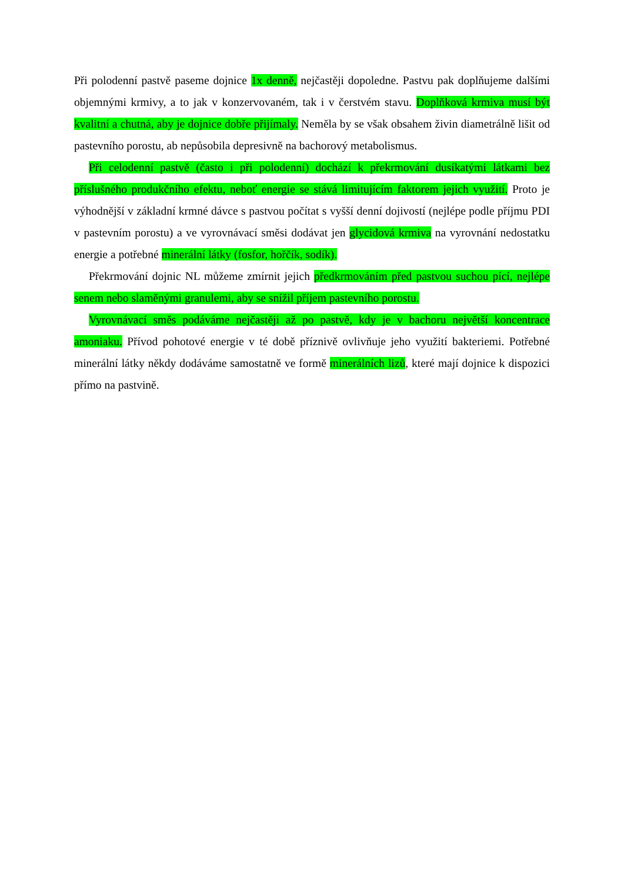Při polodenní pastvě paseme dojnice 1x denně, nejčastěji dopoledne. Pastvu pak doplňujeme dalšími objemnými krmivy, a to jak v konzervovaném, tak i v čerstvém stavu. Doplňková krmiva musí být kvalitní a chutná, aby je dojnice dobře přijímaly. Neměla by se však obsahem živin diametrálně lišit od pastevního porostu, ab nepůsobila depresivně na bachorový metabolismus.
Při celodenní pastvě (často i při polodenní) dochází k překrmování dusíkatými látkami bez příslušného produkčního efektu, neboť energie se stává limitujícím faktorem jejich využití. Proto je výhodnější v základní krmné dávce s pastvou počítat s vyšší denní dojivostí (nejlépe podle příjmu PDI v pastevním porostu) a ve vyrovnávací směsi dodávat jen glycidová krmiva na vyrovnání nedostatku energie a potřebné minerální látky (fosfor, hořčík, sodík).
Překrmování dojnic NL můžeme zmírnit jejich předkrmováním před pastvou suchou pící, nejlépe senem nebo slaměnými granulemi, aby se snížil příjem pastevního porostu.
Vyrovnávací směs podáváme nejčastěji až po pastvě, kdy je v bachoru největší koncentrace amoniaku. Přívod pohotové energie v té době příznivě ovlivňuje jeho využití bakteriemi. Potřebné minerální látky někdy dodáváme samostatně ve formě minerálních lizů, které mají dojnice k dispozici přímo na pastvině.